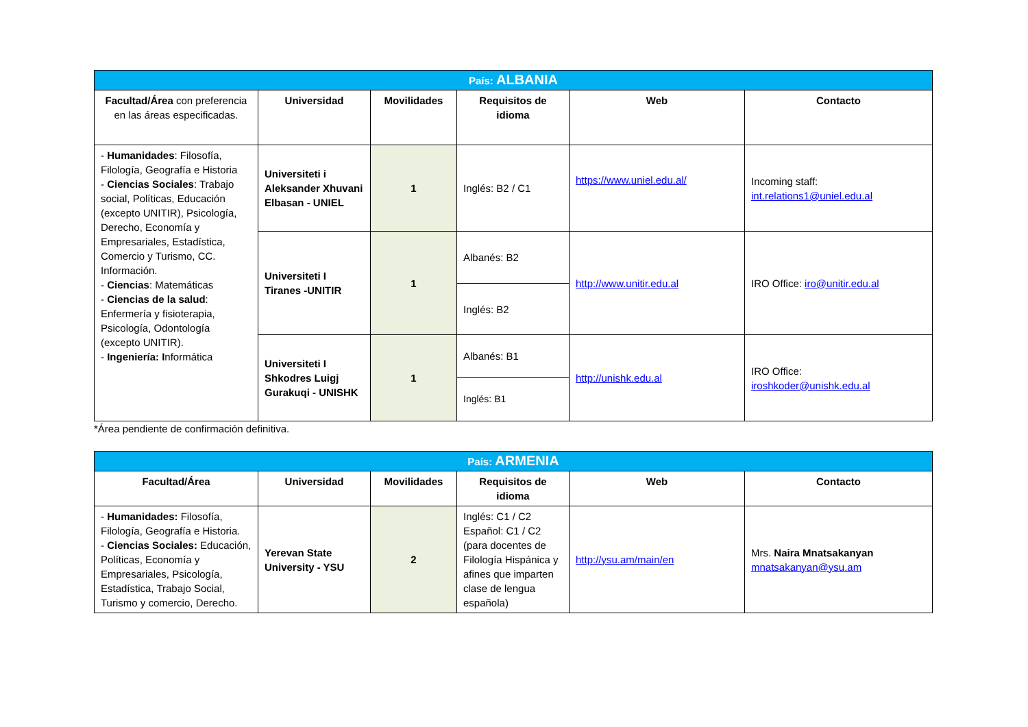| País: ALBANIA | | | | | |
| Facultad/Área con preferencia en las áreas especificadas. | Universidad | Movilidades | Requisitos de idioma | Web | Contacto |
| - Humanidades : Filosofía, Filología, Geografía e Historia - Ciencias Sociales : Trabajo social, Políticas, Educación (excepto UNITIR), Psicología, Derecho, Economía y Empresariales, Estadística, Comercio y Turismo, CC. Información. - Ciencias : Matemáticas - Ciencias de la salud : Enfermería y fisioterapia, Psicología, Odontología (excepto UNITIR). - Ingeniería: I nformática | Universiteti i Aleksander Xhuvani Elbasan - UNIEL | 1 | Inglés: B2 / C1 | https://www.uniel.edu.al/ | Incoming staff: int.relations1@uniel.edu.al |
| | Universiteti I Tiranes -UNITIR | 1 | Albanés: B2 | http://www.unitir.edu.al | IRO Office: iro@unitir.edu.al |
| | | | Inglés: B2 | | |
| | Universiteti I Shkodres Luigj Gurakuqi - UNISHK | 1 | Albanés: B1 | http://unishk.edu.al | IRO Office: iroshkoder@unishk.edu.al |
| | | | Inglés: B1 | | |
*Área pendiente de confirmación definitiva.
| País: ARMENIA | | | | | |
| Facultad/Área | Universidad | Movilidades | Requisitos de idioma | Web | Contacto |
| - Humanidades: Filosofía, Filología, Geografía e Historia. - Ciencias Sociales: Educación, Políticas, Economía y Empresariales, Psicología, Estadística, Trabajo Social, Turismo y comercio, Derecho. | Yerevan State University - YSU | 2 | Inglés: C1 / C2 Español: C1 / C2 (para docentes de Filología Hispánica y afines que imparten clase de lengua española) | http://ysu.am/main/en | Mrs. Naira Mnatsakanyan mnatsakanyan@ysu.am |